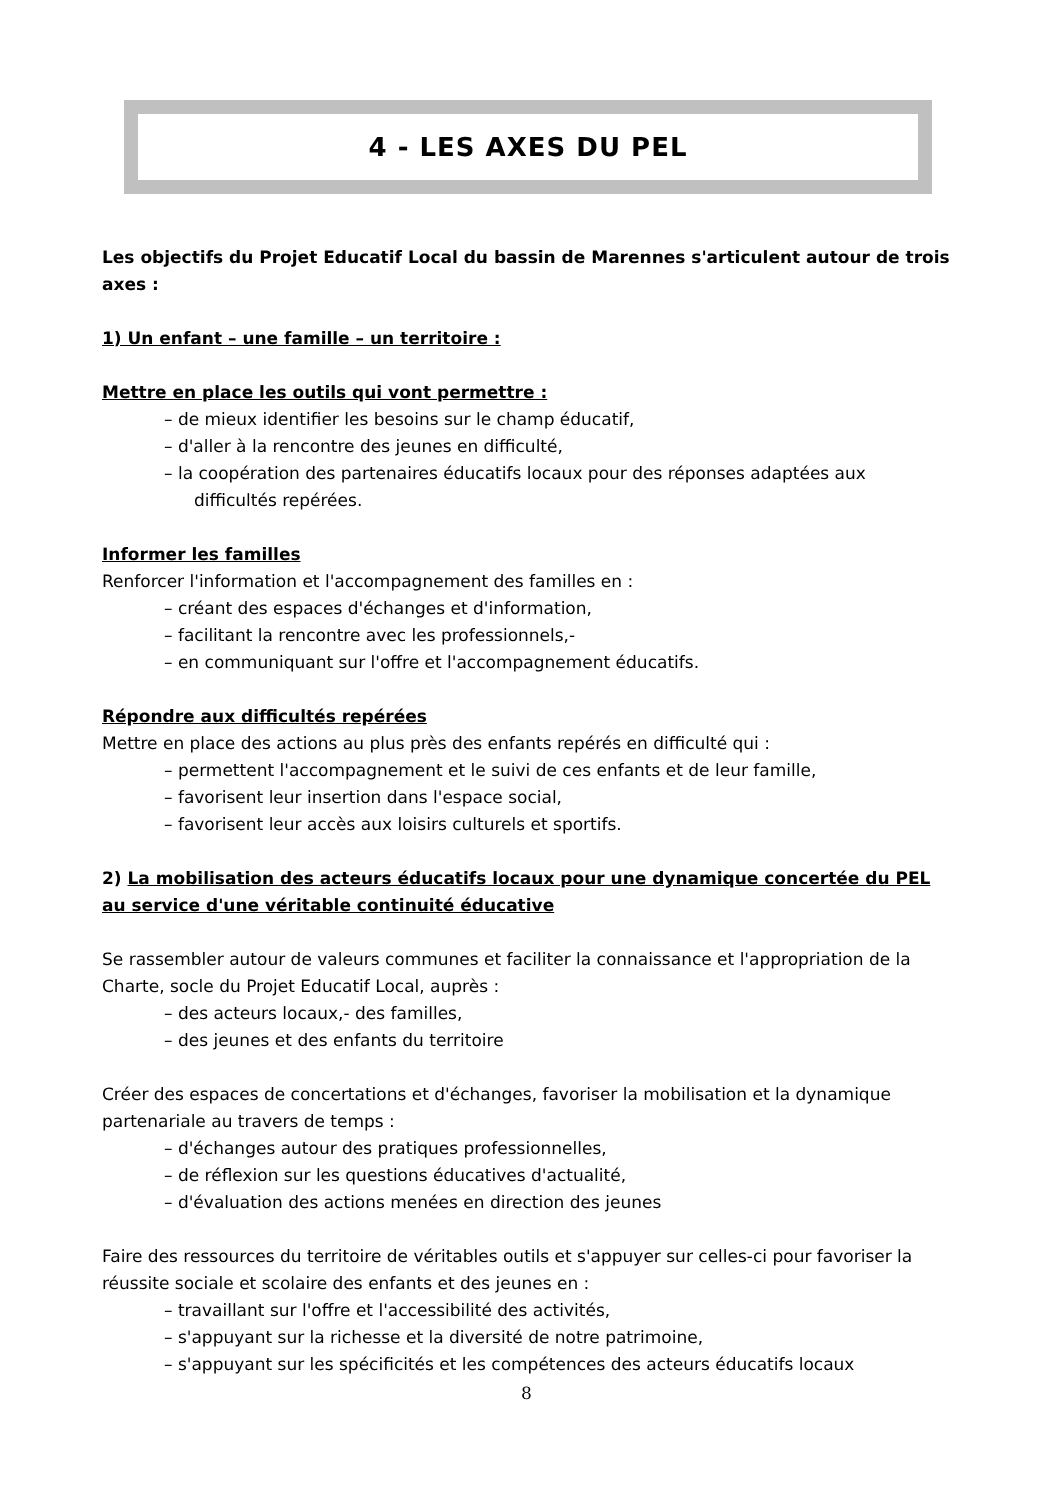4 - LES AXES DU PEL
Les objectifs du Projet Educatif Local du bassin de Marennes s'articulent autour de trois axes :
1) Un enfant – une famille – un territoire :
Mettre en place les outils qui vont permettre :
– de mieux identifier les besoins sur le champ éducatif,
– d'aller à la rencontre des jeunes en difficulté,
– la coopération des partenaires éducatifs locaux pour des réponses adaptées aux difficultés repérées.
Informer les familles
Renforcer l'information et l'accompagnement des familles en :
– créant des espaces d'échanges et d'information,
– facilitant la rencontre avec les professionnels,-
– en communiquant sur l'offre et l'accompagnement éducatifs.
Répondre aux difficultés repérées
Mettre en place des actions au plus près des enfants repérés en difficulté qui :
– permettent l'accompagnement et le suivi de ces enfants et de leur famille,
– favorisent leur insertion dans l'espace social,
– favorisent leur accès aux loisirs culturels et sportifs.
2) La mobilisation des acteurs éducatifs locaux pour une dynamique concertée du PEL au service d'une véritable continuité éducative
Se rassembler autour de valeurs communes et faciliter la connaissance et l'appropriation de la Charte, socle du Projet Educatif Local, auprès :
– des acteurs locaux,- des familles,
– des jeunes et des enfants du territoire
Créer des espaces de concertations et d'échanges, favoriser la mobilisation et la dynamique partenariale au travers de temps :
– d'échanges autour des pratiques professionnelles,
– de réflexion sur les questions éducatives d'actualité,
– d'évaluation des actions menées en direction des jeunes
Faire des ressources du territoire de véritables outils et s'appuyer sur celles-ci pour favoriser la réussite sociale et scolaire des enfants et des jeunes en :
– travaillant sur l'offre et l'accessibilité des activités,
– s'appuyant sur la richesse et la diversité de notre patrimoine,
– s'appuyant sur les spécificités et les compétences des acteurs éducatifs locaux
8